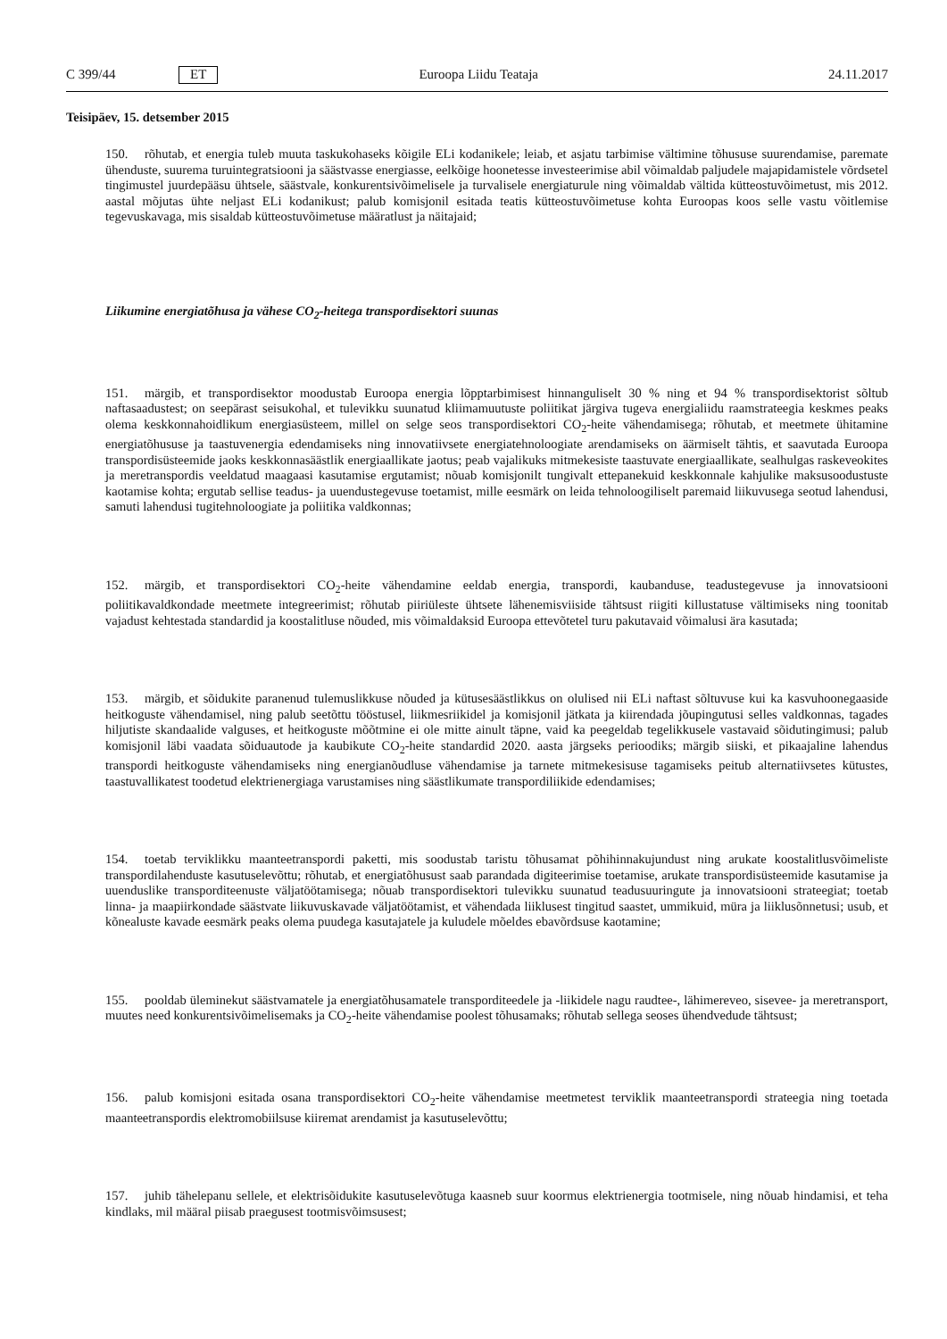C 399/44 ET Euroopa Liidu Teataja 24.11.2017
Teisipäev, 15. detsember 2015
150. rõhutab, et energia tuleb muuta taskukohaseks kõigile ELi kodanikele; leiab, et asjatu tarbimise vältimine tõhususe suurendamise, paremate ühenduste, suurema turuintegratsiooni ja säästvasse energiasse, eelkõige hoonetesse investeerimise abil võimaldab paljudele majapidamistele võrdsetel tingimustel juurdepääsu ühtsele, säästvale, konkurentsivõimelisele ja turvalisele energiaturule ning võimaldab vältida kütteostuvõimetust, mis 2012. aastal mõjutas ühte neljast ELi kodanikust; palub komisjonil esitada teatis kütteostuvõimetuse kohta Euroopas koos selle vastu võitlemise tegevuskavaga, mis sisaldab kütteostuvõimetuse määratlust ja näitajaid;
Liikumine energiatõhusa ja vähese CO<sub>2</sub>-heitega transpordisektori suunas
151. märgib, et transpordisektor moodustab Euroopa energia lõpptarbimisest hinnanguliselt 30 % ning et 94 % transpordisektorist sõltub naftasaadustest; on seepärast seisukohal, et tulevikku suunatud kliimamuutuste poliitikat järgiva tugeva energialiidu raamstrateegia keskmes peaks olema keskkonnahoidlikum energiasüsteem, millel on selge seos transpordisektori CO<sub>2</sub>-heite vähendamisega; rõhutab, et meetmete ühitamine energiatõhususe ja taastuvenergia edendamiseks ning innovatiivsete energiatehnoloogiate arendamiseks on äärmiselt tähtis, et saavutada Euroopa transpordisüsteemide jaoks keskkonnasäästlik energiaallikate jaotus; peab vajalikuks mitmekesiste taastuvate energiaallikate, sealhulgas raskeveokites ja meretranspordis veeldatud maagaasi kasutamise ergutamist; nõuab komisjonilt tungivalt ettepanekuid keskkonnale kahjulike maksusoodustuste kaotamise kohta; ergutab sellise teadus- ja uuendustegevuse toetamist, mille eesmärk on leida tehnoloogiliselt paremaid liikuvusega seotud lahendusi, samuti lahendusi tugitehnoloogiate ja poliitika valdkonnas;
152. märgib, et transpordisektori CO<sub>2</sub>-heite vähendamine eeldab energia, transpordi, kaubanduse, teadustegevuse ja innovatsiooni poliitikavaldkondade meetmete integreerimist; rõhutab piiriüleste ühtsete lähenemisviiside tähtsust riigiti killustatuse vältimiseks ning toonitab vajadust kehtestada standardid ja koostalitluse nõuded, mis võimaldaksid Euroopa ettevõtetel turu pakutavaid võimalusi ära kasutada;
153. märgib, et sõidukite paranenud tulemuslikkuse nõuded ja kütusesäästlikkus on olulised nii ELi naftast sõltuvuse kui ka kasvuhoonegaaside heitkoguste vähendamisel, ning palub seetõttu tööstusel, liikmesriikidel ja komisjonil jätkata ja kiirendada jõupingutusi selles valdkonnas, tagades hiljutiste skandaalide valguses, et heitkoguste mõõtmine ei ole mitte ainult täpne, vaid ka peegeldab tegelikkusele vastavaid sõidutingimusi; palub komisjonil läbi vaadata sõiduautode ja kaubikute CO<sub>2</sub>-heite standardid 2020. aasta järgseks perioodiks; märgib siiski, et pikaajaline lahendus transpordi heitkoguste vähendamiseks ning energianõudluse vähendamise ja tarnete mitmekesisuse tagamiseks peitub alternatiivsetes kütustes, taastuvallikatest toodetud elektrienergiaga varustamises ning säästlikumate transpordiliikide edendamises;
154. toetab terviklikku maanteetranspordi paketti, mis soodustab taristu tõhusamat põhihinnakujundust ning arukate koostalitlusvõimeliste transpordilahenduste kasutuselevõttu; rõhutab, et energiatõhusust saab parandada digiteerimise toetamise, arukate transpordisüsteemide kasutamise ja uuenduslike transporditeenuste väljatöötamisega; nõuab transpordisektori tulevikku suunatud teadusuuringute ja innovatsiooni strateegiat; toetab linna- ja maapiirkondade säästvate liikuvuskavade väljatöötamist, et vähendada liiklusest tingitud saastet, ummikuid, müra ja liiklusõnnetusi; usub, et kõnealuste kavade eesmärk peaks olema puudega kasutajatele ja kuludele mõeldes ebavõrdsuse kaotamine;
155. pooldab üleminekut säästvamatele ja energiatõhusamatele transporditeedele ja -liikidele nagu raudtee-, lähimereveo, sisevee- ja meretransport, muutes need konkurentsivõimelisemaks ja CO<sub>2</sub>-heite vähendamise poolest tõhusamaks; rõhutab sellega seoses ühendvedude tähtsust;
156. palub komisjoni esitada osana transpordisektori CO<sub>2</sub>-heite vähendamise meetmetest terviklik maanteetranspordi strateegia ning toetada maanteetranspordis elektromobiilsuse kiiremat arendamist ja kasutuselevõttu;
157. juhib tähelepanu sellele, et elektrisõidukite kasutuselevõtuga kaasneb suur koormus elektrienergia tootmisele, ning nõuab hindamisi, et teha kindlaks, mil määral piisab praegusest tootmisvõimsusest;